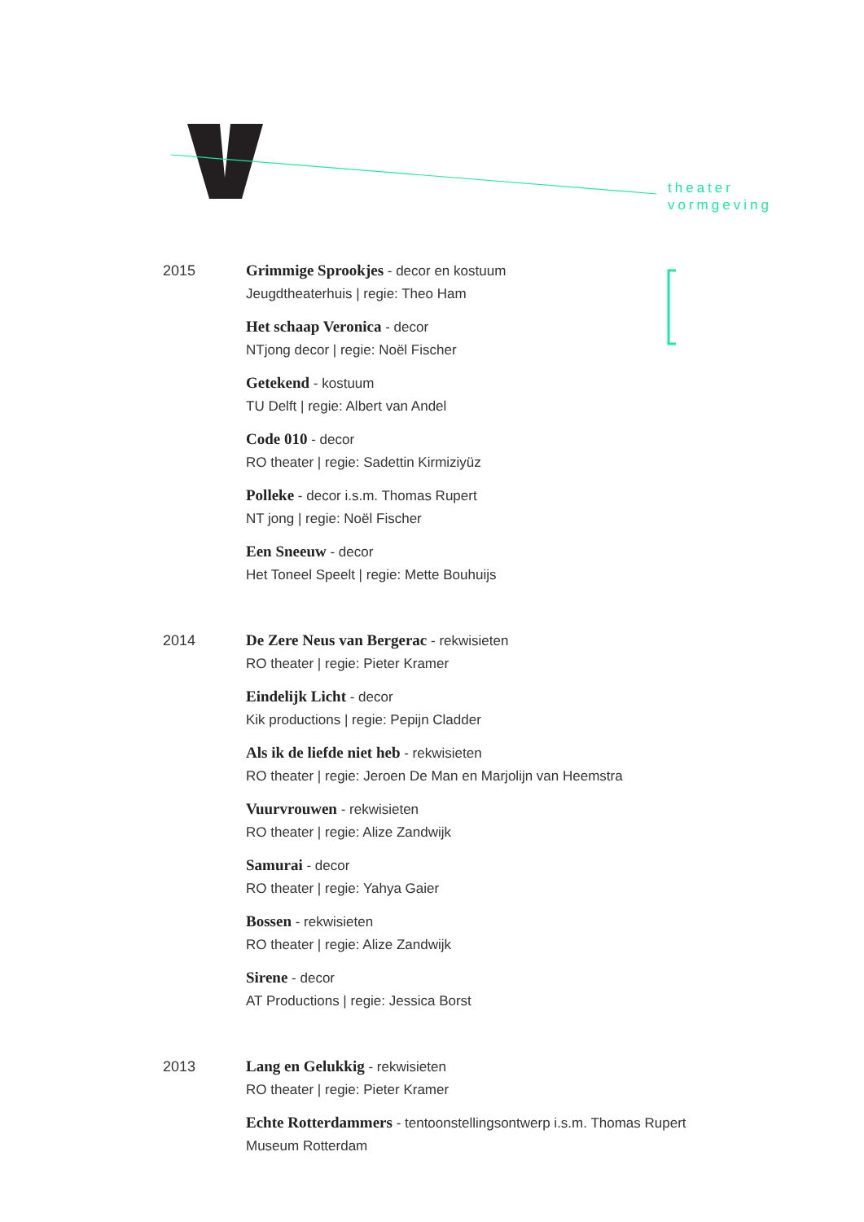theater
vormgeving
2015
Grimmige Sprookjes - decor en kostuum
Jeugdtheaterhuis | regie: Theo Ham
Het schaap Veronica - decor
NTjong decor | regie: Noël Fischer
Getekend - kostuum
TU Delft | regie: Albert van Andel
Code 010 - decor
RO theater | regie: Sadettin Kirmiziyüz
Polleke - decor i.s.m. Thomas Rupert
NT jong | regie: Noël Fischer
Een Sneeuw - decor
Het Toneel Speelt | regie: Mette Bouhuijs
2014
De Zere Neus van Bergerac - rekwisieten
RO theater | regie: Pieter Kramer
Eindelijk Licht - decor
Kik productions | regie: Pepijn Cladder
Als ik de liefde niet heb - rekwisieten
RO theater | regie: Jeroen De Man en Marjolijn van Heemstra
Vuurvrouwen - rekwisieten
RO theater | regie: Alize Zandwijk
Samurai - decor
RO theater | regie: Yahya Gaier
Bossen - rekwisieten
RO theater | regie: Alize Zandwijk
Sirene - decor
AT Productions | regie: Jessica Borst
2013
Lang en Gelukkig - rekwisieten
RO theater | regie: Pieter Kramer
Echte Rotterdammers - tentoonstellingsontwerp i.s.m. Thomas Rupert
Museum Rotterdam